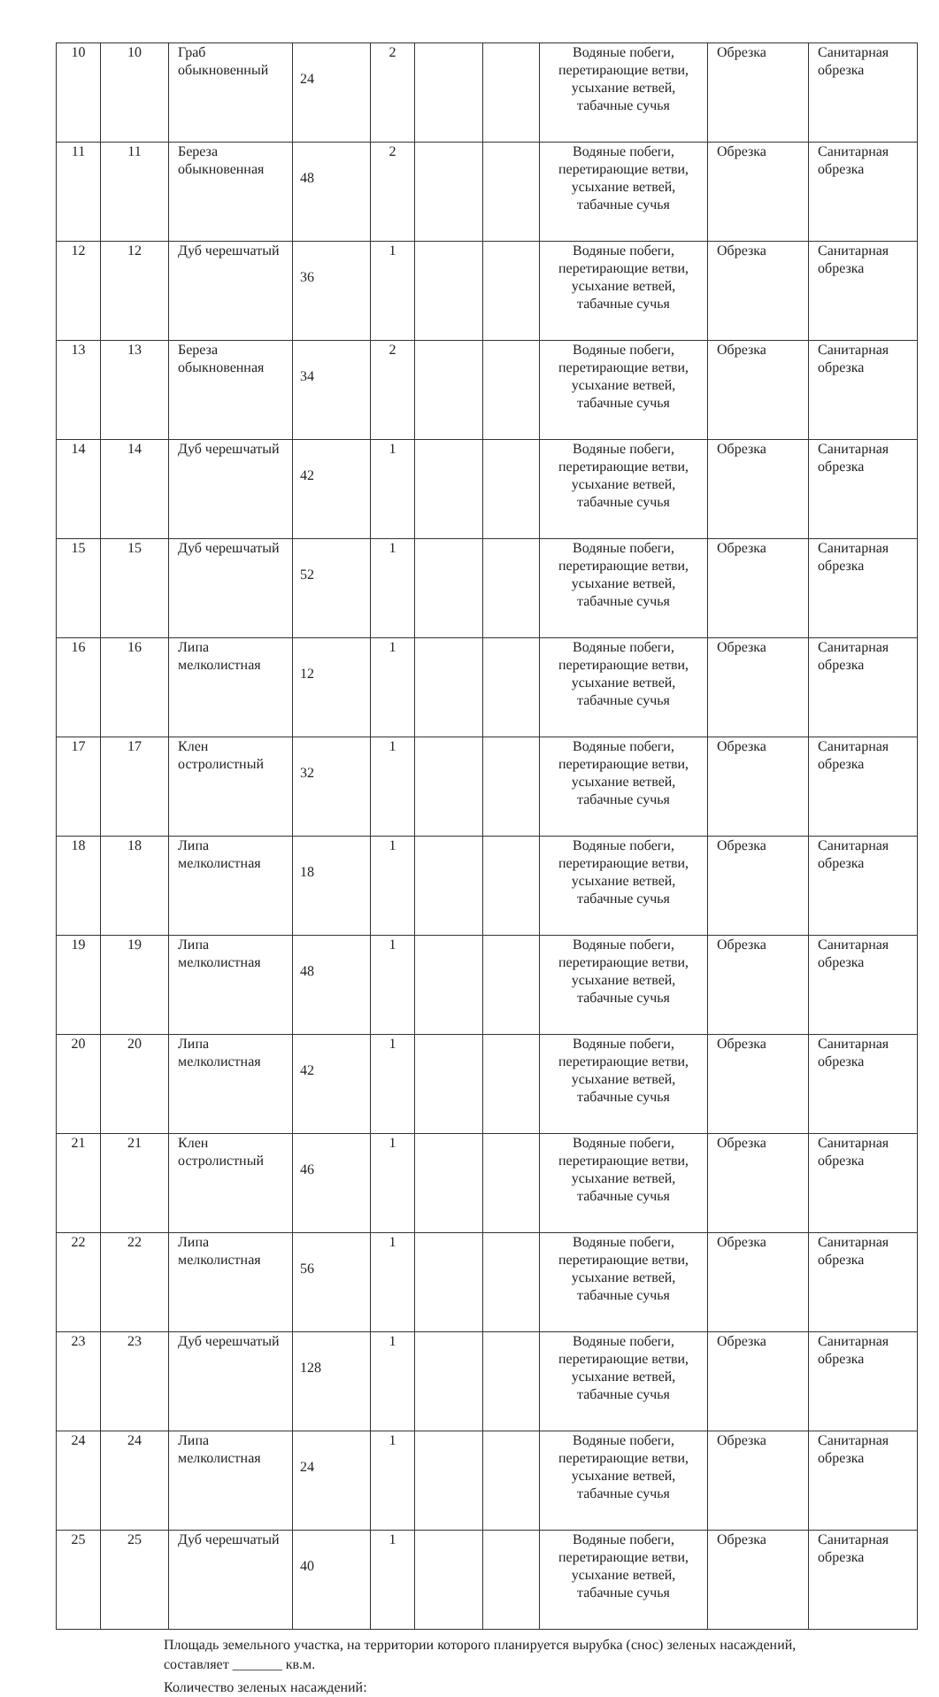| 10 | 10 | Граб обыкновенный | 24 | 2 | | | Водяные побеги, перетирающие ветви, усыхание ветвей, табачные сучья | Обрезка | Санитарная обрезка |
| 11 | 11 | Береза обыкновенная | 48 | 2 | | | Водяные побеги, перетирающие ветви, усыхание ветвей, табачные сучья | Обрезка | Санитарная обрезка |
| 12 | 12 | Дуб черешчатый | 36 | 1 | | | Водяные побеги, перетирающие ветви, усыхание ветвей, табачные сучья | Обрезка | Санитарная обрезка |
| 13 | 13 | Береза обыкновенная | 34 | 2 | | | Водяные побеги, перетирающие ветви, усыхание ветвей, табачные сучья | Обрезка | Санитарная обрезка |
| 14 | 14 | Дуб черешчатый | 42 | 1 | | | Водяные побеги, перетирающие ветви, усыхание ветвей, табачные сучья | Обрезка | Санитарная обрезка |
| 15 | 15 | Дуб черешчатый | 52 | 1 | | | Водяные побеги, перетирающие ветви, усыхание ветвей, табачные сучья | Обрезка | Санитарная обрезка |
| 16 | 16 | Липа мелколистная | 12 | 1 | | | Водяные побеги, перетирающие ветви, усыхание ветвей, табачные сучья | Обрезка | Санитарная обрезка |
| 17 | 17 | Клен остролистный | 32 | 1 | | | Водяные побеги, перетирающие ветви, усыхание ветвей, табачные сучья | Обрезка | Санитарная обрезка |
| 18 | 18 | Липа мелколистная | 18 | 1 | | | Водяные побеги, перетирающие ветви, усыхание ветвей, табачные сучья | Обрезка | Санитарная обрезка |
| 19 | 19 | Липа мелколистная | 48 | 1 | | | Водяные побеги, перетирающие ветви, усыхание ветвей, табачные сучья | Обрезка | Санитарная обрезка |
| 20 | 20 | Липа мелколистная | 42 | 1 | | | Водяные побеги, перетирающие ветви, усыхание ветвей, табачные сучья | Обрезка | Санитарная обрезка |
| 21 | 21 | Клен остролистный | 46 | 1 | | | Водяные побеги, перетирающие ветви, усыхание ветвей, табачные сучья | Обрезка | Санитарная обрезка |
| 22 | 22 | Липа мелколистная | 56 | 1 | | | Водяные побеги, перетирающие ветви, усыхание ветвей, табачные сучья | Обрезка | Санитарная обрезка |
| 23 | 23 | Дуб черешчатый | 128 | 1 | | | Водяные побеги, перетирающие ветви, усыхание ветвей, табачные сучья | Обрезка | Санитарная обрезка |
| 24 | 24 | Липа мелколистная | 24 | 1 | | | Водяные побеги, перетирающие ветви, усыхание ветвей, табачные сучья | Обрезка | Санитарная обрезка |
| 25 | 25 | Дуб черешчатый | 40 | 1 | | | Водяные побеги, перетирающие ветви, усыхание ветвей, табачные сучья | Обрезка | Санитарная обрезка |
Площадь земельного участка, на территории которого планируется вырубка (снос) зеленых насаждений,
составляет _______ кв.м.
Количество зеленых насаждений: